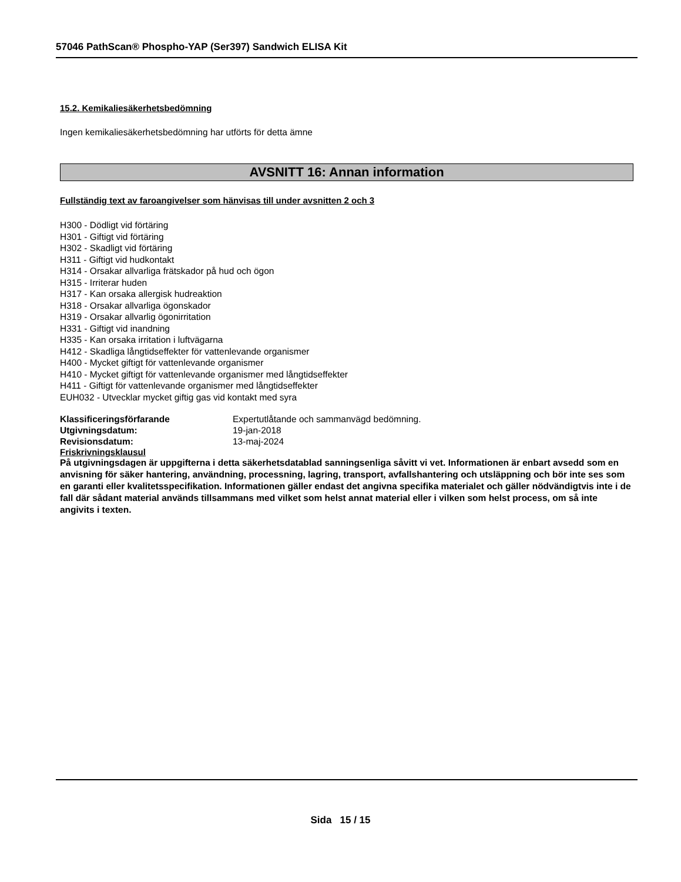57046 PathScan® Phospho-YAP (Ser397) Sandwich ELISA Kit
15.2. Kemikaliesäkerhetsbedömning
Ingen kemikaliesäkerhetsbedömning har utförts för detta ämne
AVSNITT 16: Annan information
Fullständig text av faroangivelser som hänvisas till under avsnitten 2 och 3
H300 - Dödligt vid förtäring
H301 - Giftigt vid förtäring
H302 - Skadligt vid förtäring
H311 - Giftigt vid hudkontakt
H314 - Orsakar allvarliga frätskador på hud och ögon
H315 - Irriterar huden
H317 - Kan orsaka allergisk hudreaktion
H318 - Orsakar allvarliga ögonskador
H319 - Orsakar allvarlig ögonirritation
H331 - Giftigt vid inandning
H335 - Kan orsaka irritation i luftvägarna
H412 - Skadliga långtidseffekter för vattenlevande organismer
H400 - Mycket giftigt för vattenlevande organismer
H410 - Mycket giftigt för vattenlevande organismer med långtidseffekter
H411 - Giftigt för vattenlevande organismer med långtidseffekter
EUH032 - Utvecklar mycket giftig gas vid kontakt med syra
Klassificeringsförfarande Expertutlåtande och sammanvägd bedömning.
Utgivningsdatum: 19-jan-2018
Revisionsdatum: 13-maj-2024
Friskrivningsklausul
På utgivningsdagen är uppgifterna i detta säkerhetsdatablad sanningsenliga såvitt vi vet. Informationen är enbart avsedd som en anvisning för säker hantering, användning, processning, lagring, transport, avfallshantering och utsläppning och bör inte ses som en garanti eller kvalitetsspecifikation. Informationen gäller endast det angivna specifika materialet och gäller nödvändigtvis inte i de fall där sådant material används tillsammans med vilket som helst annat material eller i vilken som helst process, om så inte angivits i texten.
Sida 15 / 15